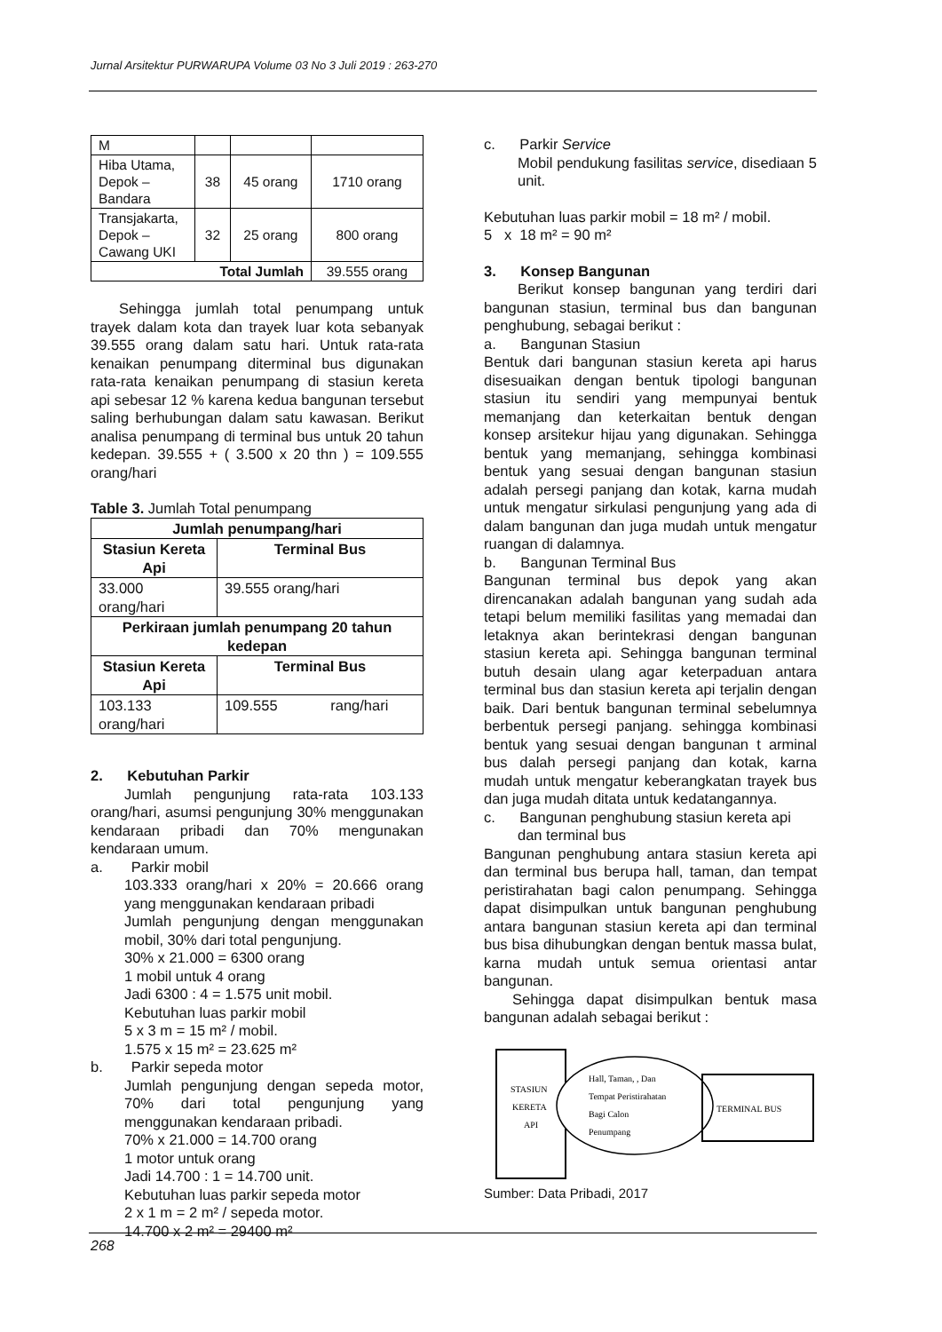Jurnal Arsitektur PURWARUPA Volume 03 No 3 Juli 2019 : 263-270
| M | | | |
| Hiba Utama, Depok – Bandara | 38 | 45 orang | 1710 orang |
| Transjakarta, Depok – Cawang UKI | 32 | 25 orang | 800 orang |
| Total Jumlah | | | 39.555 orang |
Sehingga jumlah total penumpang untuk trayek dalam kota dan trayek luar kota sebanyak 39.555 orang dalam satu hari. Untuk rata-rata kenaikan penumpang diterminal bus digunakan rata-rata kenaikan penumpang di stasiun kereta api sebesar 12 % karena kedua bangunan tersebut saling berhubungan dalam satu kawasan. Berikut analisa penumpang di terminal bus untuk 20 tahun kedepan. 39.555 + ( 3.500 x 20 thn ) = 109.555 orang/hari
Table 3. Jumlah Total penumpang
| Jumlah penumpang/hari | |
| --- | --- |
| Stasiun Kereta Api | Terminal Bus |
| 33.000 orang/hari | 39.555 orang/hari |
| Perkiraan jumlah penumpang 20 tahun kedepan | |
| Stasiun Kereta Api | Terminal Bus |
| 103.133 orang/hari | 109.555 rang/hari |
2. Kebutuhan Parkir
Jumlah pengunjung rata-rata 103.133 orang/hari, asumsi pengunjung 30% menggunakan kendaraan pribadi dan 70% mengunakan kendaraan umum.
a. Parkir mobil
103.333 orang/hari x 20% = 20.666 orang yang menggunakan kendaraan pribadi
Jumlah pengunjung dengan menggunakan mobil, 30% dari total pengunjung.
30% x 21.000 = 6300 orang
1 mobil untuk 4 orang
Jadi 6300 : 4 = 1.575 unit mobil.
Kebutuhan luas parkir mobil
5 x 3 m = 15 m² / mobil.
1.575 x 15 m² = 23.625 m²
b. Parkir sepeda motor
Jumlah pengunjung dengan sepeda motor, 70% dari total pengunjung yang menggunakan kendaraan pribadi.
70% x 21.000 = 14.700 orang
1 motor untuk orang
Jadi 14.700 : 1 = 14.700 unit.
Kebutuhan luas parkir sepeda motor
2 x 1 m = 2 m² / sepeda motor.
14.700 x 2 m² = 29400 m²
c. Parkir Service
Mobil pendukung fasilitas service, disediaan 5 unit.
Kebutuhan luas parkir mobil = 18 m² / mobil.
5 x 18 m² = 90 m²
3. Konsep Bangunan
Berikut konsep bangunan yang terdiri dari bangunan stasiun, terminal bus dan bangunan penghubung, sebagai berikut :
a. Bangunan Stasiun
Bentuk dari bangunan stasiun kereta api harus disesuaikan dengan bentuk tipologi bangunan stasiun itu sendiri yang mempunyai bentuk memanjang dan keterkaitan bentuk dengan konsep arsitekur hijau yang digunakan. Sehingga bentuk yang memanjang, sehingga kombinasi bentuk yang sesuai dengan bangunan stasiun adalah persegi panjang dan kotak, karna mudah untuk mengatur sirkulasi pengunjung yang ada di dalam bangunan dan juga mudah untuk mengatur ruangan di dalamnya.
b. Bangunan Terminal Bus
Bangunan terminal bus depok yang akan direncanakan adalah bangunan yang sudah ada tetapi belum memiliki fasilitas yang memadai dan letaknya akan berintekrasi dengan bangunan stasiun kereta api. Sehingga bangunan terminal butuh desain ulang agar keterpaduan antara terminal bus dan stasiun kereta api terjalin dengan baik. Dari bentuk bangunan terminal sebelumnya berbentuk persegi panjang. sehingga kombinasi bentuk yang sesuai dengan bangunan t arminal bus dalah persegi panjang dan kotak, karna mudah untuk mengatur keberangkatan trayek bus dan juga mudah ditata untuk kedatangannya.
c. Bangunan penghubung stasiun kereta api
dan terminal bus
Bangunan penghubung antara stasiun kereta api dan terminal bus berupa hall, taman, dan tempat peristirahatan bagi calon penumpang. Sehingga dapat disimpulkan untuk bangunan penghubung antara bangunan stasiun kereta api dan terminal bus bisa dihubungkan dengan bentuk massa bulat, karna mudah untuk semua orientasi antar bangunan.
Sehingga dapat disimpulkan bentuk masa bangunan adalah sebagai berikut :
STASIUN
KERETA
API
Hall, Taman, , Dan
Tempat Peristirahatan
Bagi Calon
Penumpang
TERMINAL BUS
Sumber: Data Pribadi, 2017
268